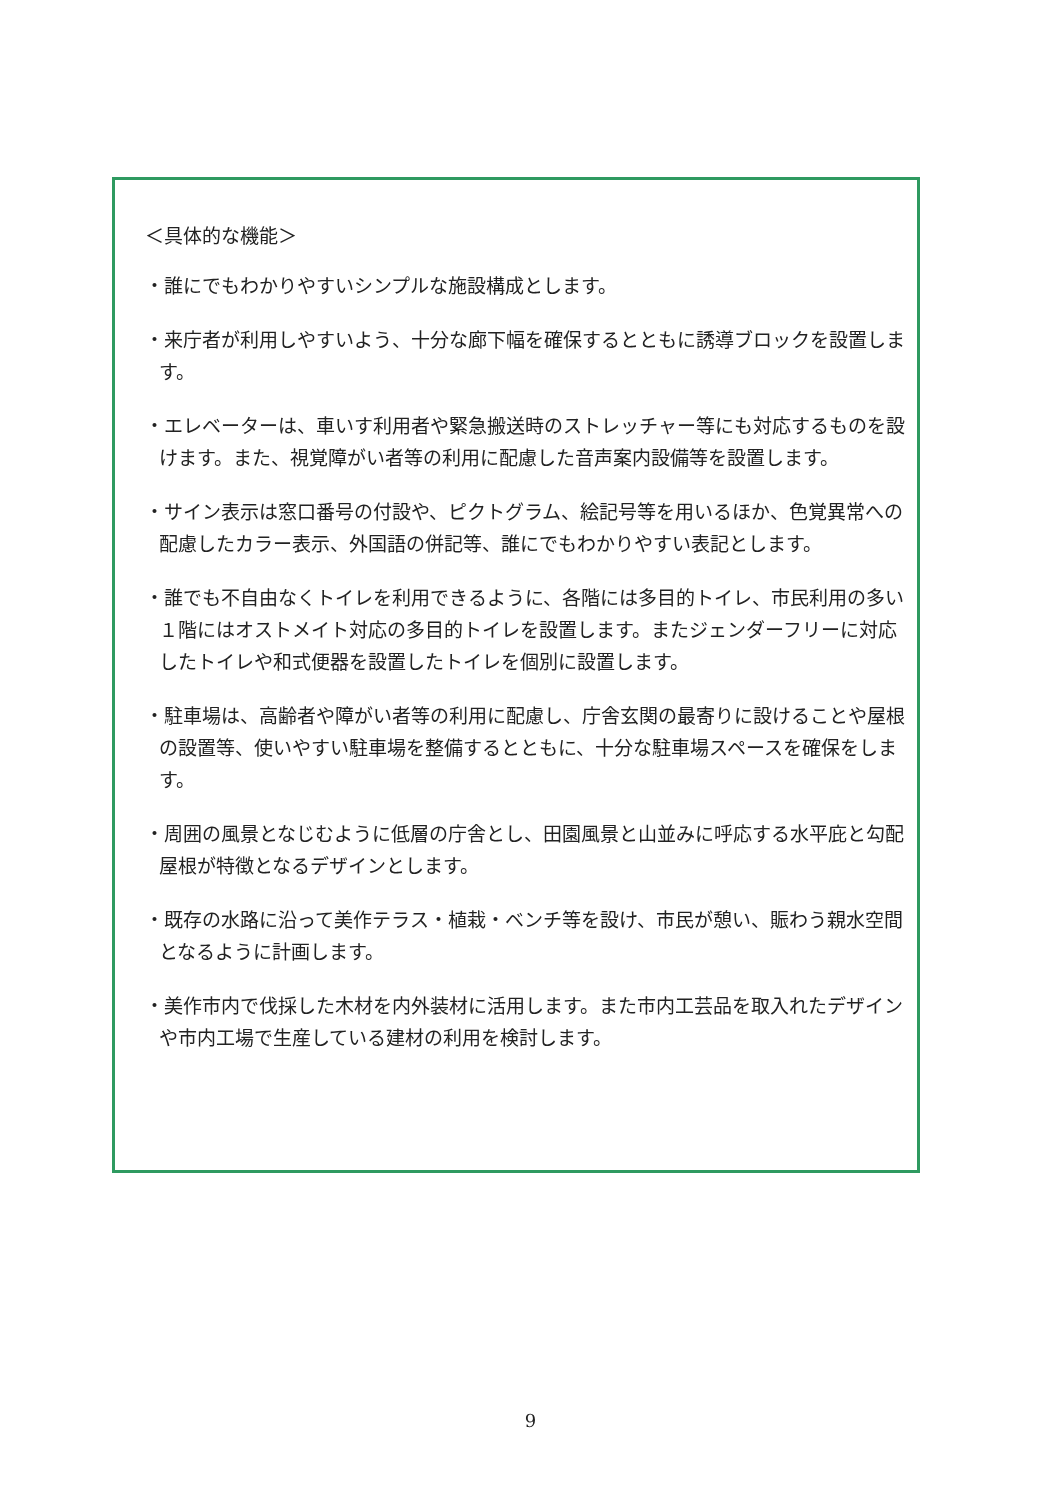＜具体的な機能＞
・誰にでもわかりやすいシンプルな施設構成とします。
・来庁者が利用しやすいよう、十分な廊下幅を確保するとともに誘導ブロックを設置します。
・エレベーターは、車いす利用者や緊急搬送時のストレッチャー等にも対応するものを設けます。また、視覚障がい者等の利用に配慮した音声案内設備等を設置します。
・サイン表示は窓口番号の付設や、ピクトグラム、絵記号等を用いるほか、色覚異常への配慮したカラー表示、外国語の併記等、誰にでもわかりやすい表記とします。
・誰でも不自由なくトイレを利用できるように、各階には多目的トイレ、市民利用の多い１階にはオストメイト対応の多目的トイレを設置します。またジェンダーフリーに対応したトイレや和式便器を設置したトイレを個別に設置します。
・駐車場は、高齢者や障がい者等の利用に配慮し、庁舎玄関の最寄りに設けることや屋根の設置等、使いやすい駐車場を整備するとともに、十分な駐車場スペースを確保をします。
・周囲の風景となじむように低層の庁舎とし、田園風景と山並みに呼応する水平庇と勾配屋根が特徴となるデザインとします。
・既存の水路に沿って美作テラス・植栽・ベンチ等を設け、市民が憩い、賑わう親水空間となるように計画します。
・美作市内で伐採した木材を内外装材に活用します。また市内工芸品を取入れたデザインや市内工場で生産している建材の利用を検討します。
9